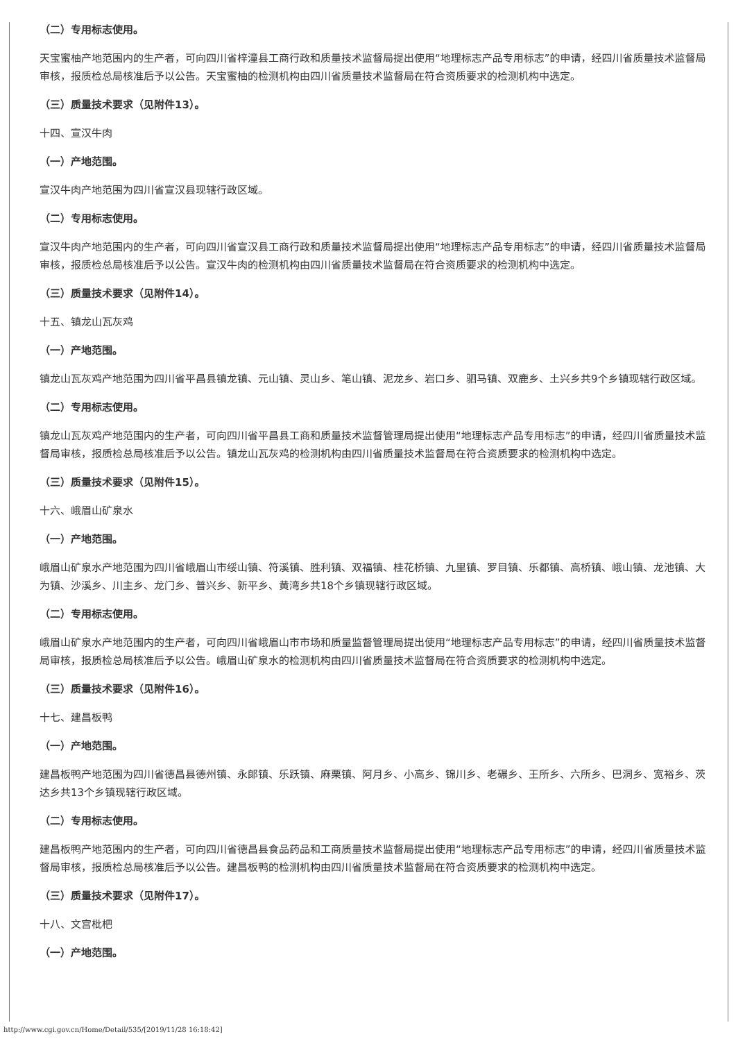（二）专用标志使用。
天宝蜜柚产地范围内的生产者，可向四川省梓潼县工商行政和质量技术监督局提出使用“地理标志产品专用标志”的申请，经四川省质量技术监督局审核，报质检总局核准后予以公告。天宝蜜柚的检测机构由四川省质量技术监督局在符合资质要求的检测机构中选定。
（三）质量技术要求（见附件13）。
十四、宣汉牛肉
（一）产地范围。
宣汉牛肉产地范围为四川省宣汉县现辖行政区域。
（二）专用标志使用。
宣汉牛肉产地范围内的生产者，可向四川省宣汉县工商行政和质量技术监督局提出使用“地理标志产品专用标志”的申请，经四川省质量技术监督局审核，报质检总局核准后予以公告。宣汉牛肉的检测机构由四川省质量技术监督局在符合资质要求的检测机构中选定。
（三）质量技术要求（见附件14）。
十五、镇龙山瓦灰鸡
（一）产地范围。
镇龙山瓦灰鸡产地范围为四川省平昌县镇龙镇、元山镇、灵山乡、笔山镇、泥龙乡、岩口乡、驷马镇、双鹿乡、土兴乡共9个乡镇现辖行政区域。
（二）专用标志使用。
镇龙山瓦灰鸡产地范围内的生产者，可向四川省平昌县工商和质量技术监督管理局提出使用“地理标志产品专用标志”的申请，经四川省质量技术监督局审核，报质检总局核准后予以公告。镇龙山瓦灰鸡的检测机构由四川省质量技术监督局在符合资质要求的检测机构中选定。
（三）质量技术要求（见附件15）。
十六、峨眉山矿泉水
（一）产地范围。
峨眉山矿泉水产地范围为四川省峨眉山市绥山镇、符溪镇、胜利镇、双福镇、桂花桥镇、九里镇、罗目镇、乐都镇、高桥镇、峨山镇、龙池镇、大为镇、沙溪乡、川主乡、龙门乡、普兴乡、新平乡、黄湾乡共18个乡镇现辖行政区域。
（二）专用标志使用。
峨眉山矿泉水产地范围内的生产者，可向四川省峨眉山市市场和质量监督管理局提出使用“地理标志产品专用标志”的申请，经四川省质量技术监督局审核，报质检总局核准后予以公告。峨眉山矿泉水的检测机构由四川省质量技术监督局在符合资质要求的检测机构中选定。
（三）质量技术要求（见附件16）。
十七、建昌板鸭
（一）产地范围。
建昌板鸭产地范围为四川省德昌县德州镇、永郎镇、乐跃镇、麻栗镇、阿月乡、小高乡、锦川乡、老碾乡、王所乡、六所乡、巴洞乡、宽裕乡、茨达乡共13个乡镇现辖行政区域。
（二）专用标志使用。
建昌板鸭产地范围内的生产者，可向四川省德昌县食品药品和工商质量技术监督局提出使用“地理标志产品专用标志”的申请，经四川省质量技术监督局审核，报质检总局核准后予以公告。建昌板鸭的检测机构由四川省质量技术监督局在符合资质要求的检测机构中选定。
（三）质量技术要求（见附件17）。
十八、文宫枇杷
（一）产地范围。
http://www.cgi.gov.cn/Home/Detail/535/[2019/11/28 16:18:42]